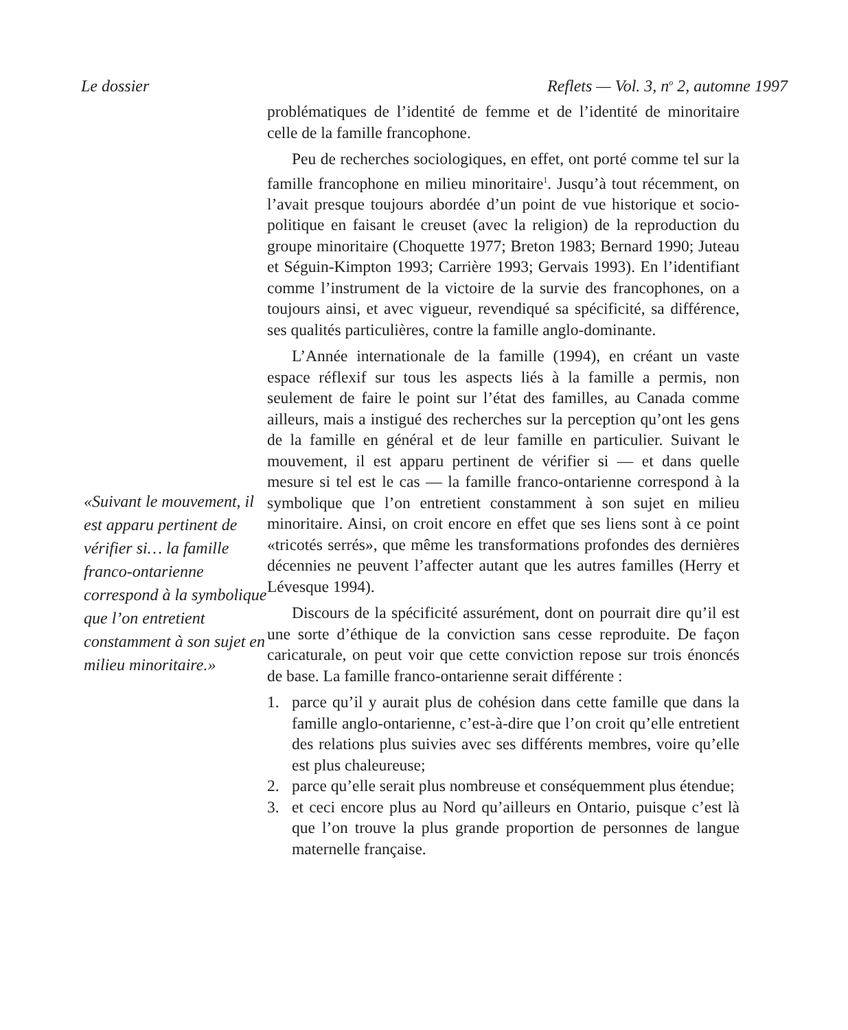Le dossier Reflets — Vol. 3, n<sup>o</sup> 2, automne 1997
«Suivant le mouvement, il est apparu pertinent de vérifier si… la famille franco-ontarienne correspond à la symbolique que l’on entretient constamment à son sujet en milieu minoritaire.»
problématiques de l’identité de femme et de l’identité de minoritaire celle de la famille francophone.
Peu de recherches sociologiques, en effet, ont porté comme tel sur la famille francophone en milieu minoritaire<sup>1</sup>. Jusqu’à tout récemment, on l’avait presque toujours abordée d’un point de vue historique et socio-politique en faisant le creuset (avec la religion) de la reproduction du groupe minoritaire (Choquette 1977; Breton 1983; Bernard 1990; Juteau et Séguin-Kimpton 1993; Carrière 1993; Gervais 1993). En l’identifiant comme l’instrument de la victoire de la survie des francophones, on a toujours ainsi, et avec vigueur, revendiqué sa spécificité, sa différence, ses qualités particulières, contre la famille anglo-dominante.
L’Année internationale de la famille (1994), en créant un vaste espace réflexif sur tous les aspects liés à la famille a permis, non seulement de faire le point sur l’état des familles, au Canada comme ailleurs, mais a instigué des recherches sur la perception qu’ont les gens de la famille en général et de leur famille en particulier. Suivant le mouvement, il est apparu pertinent de vérifier si — et dans quelle mesure si tel est le cas — la famille franco-ontarienne correspond à la symbolique que l’on entretient constamment à son sujet en milieu minoritaire. Ainsi, on croit encore en effet que ses liens sont à ce point «tricotés serrés», que même les transformations profondes des dernières décennies ne peuvent l’affecter autant que les autres familles (Herry et Lévesque 1994).
Discours de la spécificité assurément, dont on pourrait dire qu’il est une sorte d’éthique de la conviction sans cesse reproduite. De façon caricaturale, on peut voir que cette conviction repose sur trois énoncés de base. La famille franco-ontarienne serait différente :
1. parce qu’il y aurait plus de cohésion dans cette famille que dans la famille anglo-ontarienne, c’est-à-dire que l’on croit qu’elle entretient des relations plus suivies avec ses différents membres, voire qu’elle est plus chaleureuse;
2. parce qu’elle serait plus nombreuse et conséquemment plus étendue;
3. et ceci encore plus au Nord qu’ailleurs en Ontario, puisque c’est là que l’on trouve la plus grande proportion de personnes de langue maternelle française.